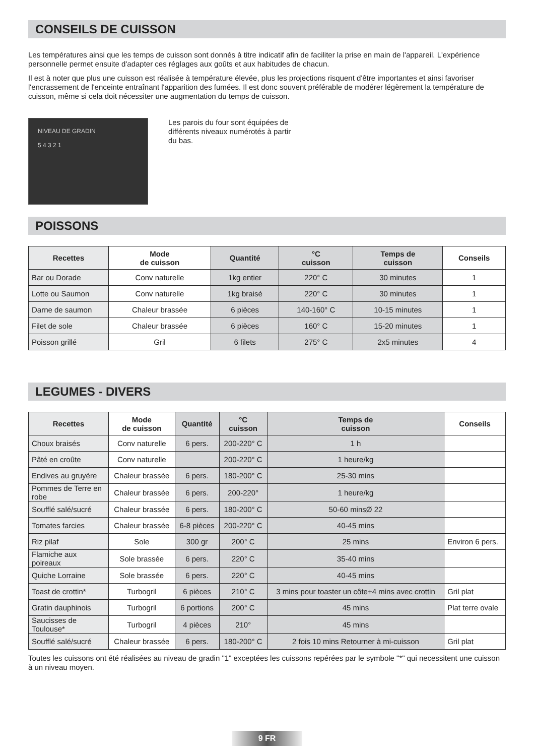CONSEILS DE CUISSON
Les températures ainsi que les temps de cuisson sont donnés à titre indicatif afin de faciliter la prise en main de l'appareil. L'expérience personnelle permet ensuite d'adapter ces réglages aux goûts et aux habitudes de chacun.
Il est à noter que plus une cuisson est réalisée à température élevée, plus les projections risquent d'être importantes et ainsi favoriser l'encrassement de l'enceinte entraînant l'apparition des fumées. Il est donc souvent préférable de modérer légèrement la température de cuisson, même si cela doit nécessiter une augmentation du temps de cuisson.
NIVEAU DE GRADIN
5 4 3 2 1
Les parois du four sont équipées de
différents niveaux numérotés à partir
du bas.
POISSONS
| Recettes | Mode de cuisson | Quantité | °C cuisson | Temps de cuisson | Conseils |
| --- | --- | --- | --- | --- | --- |
| Bar ou Dorade | Conv naturelle | 1kg entier | 220° C | 30 minutes | 1 |
| Lotte ou Saumon | Conv naturelle | 1kg braisé | 220° C | 30 minutes | 1 |
| Darne de saumon | Chaleur brassée | 6 pièces | 140-160° C | 10-15 minutes | 1 |
| Filet de sole | Chaleur brassée | 6 pièces | 160° C | 15-20 minutes | 1 |
| Poisson grillé | Gril | 6 filets | 275° C | 2x5 minutes | 4 |
LEGUMES - DIVERS
| Recettes | Mode de cuisson | Quantité | °C cuisson | Temps de cuisson | Conseils |
| --- | --- | --- | --- | --- | --- |
| Choux braisés | Conv naturelle | 6 pers. | 200-220° C | 1 h | |
| Pâté en croûte | Conv naturelle | | 200-220° C | 1 heure/kg | |
| Endives au gruyère | Chaleur brassée | 6 pers. | 180-200° C | 25-30 mins | |
| Pommes de Terre en robe | Chaleur brassée | 6 pers. | 200-220° | 1 heure/kg | |
| Soufflé salé/sucré | Chaleur brassée | 6 pers. | 180-200° C | 50-60 minsØ 22 | |
| Tomates farcies | Chaleur brassée | 6-8 pièces | 200-220° C | 40-45 mins | |
| Riz pilaf | Sole | 300 gr | 200° C | 25 mins | Environ 6 pers. |
| Flamiche aux poireaux | Sole brassée | 6 pers. | 220° C | 35-40 mins | |
| Quiche Lorraine | Sole brassée | 6 pers. | 220° C | 40-45 mins | |
| Toast de crottin* | Turbogril | 6 pièces | 210° C | 3 mins pour toaster un côte+4 mins avec crottin | Gril plat |
| Gratin dauphinois | Turbogril | 6 portions | 200° C | 45 mins | Plat terre ovale |
| Saucisses de Toulouse* | Turbogril | 4 pièces | 210° | 45 mins | |
| Soufflé salé/sucré | Chaleur brassée | 6 pers. | 180-200° C | 2 fois 10 mins Retourner à mi-cuisson | Gril plat |
Toutes les cuissons ont été réalisées au niveau de gradin "1" exceptées les cuissons repérées par le symbole "*" qui necessitent une cuisson à un niveau moyen.
9 FR